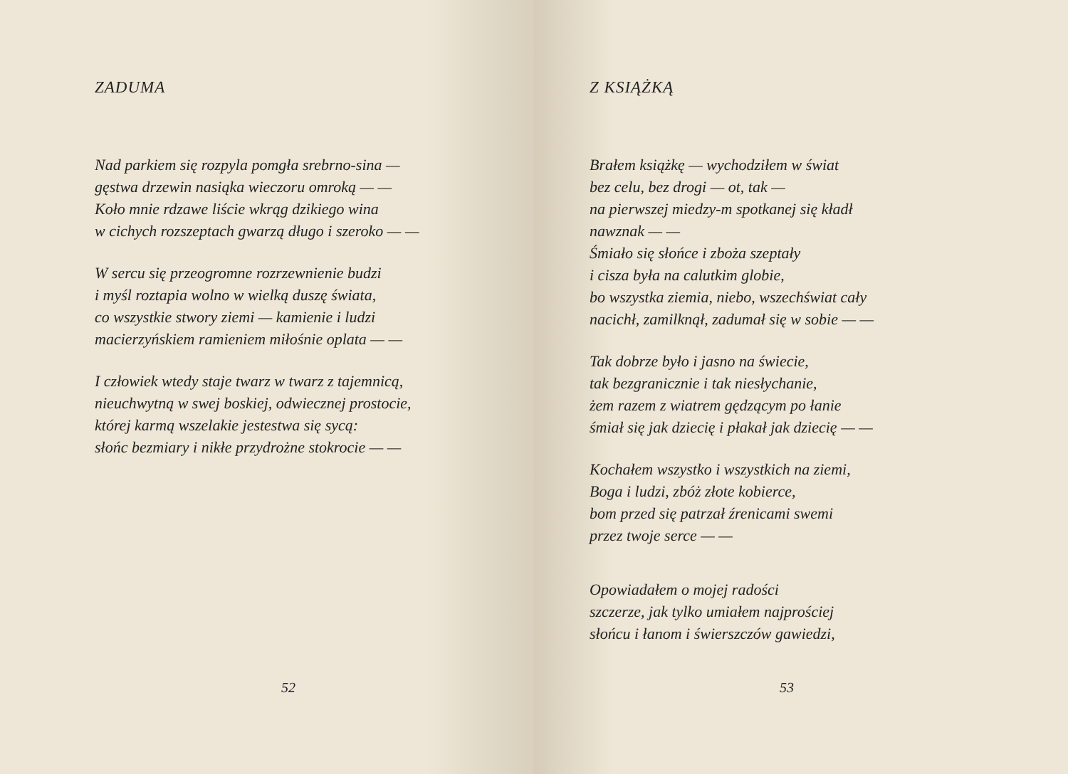ZADUMA
Nad parkiem się rozpyla pomgła srebrno-sina —
gęstwa drzewin nasiąka wieczoru omroką — —
Koło mnie rdzawe liście wkrąg dzikiego wina
w cichych rozszeptach gwarzą długo i szeroko — —
W sercu się przeogromne rozrzewnienie budzi
i myśl roztapia wolno w wielką duszę świata,
co wszystkie stwory ziemi — kamienie i ludzi
macierzyńskiem ramieniem miłośnie oplata — —
I człowiek wtedy staje twarz w twarz z tajemnicą,
nieuchwytną w swej boskiej, odwiecznej prostocie,
której karmą wszelakie jestestwa się sycą:
słońc bezmiary i nikłe przydrożne stokrocie — —
52
Z KSIĄŻKĄ
Brałem książkę — wychodziłem w świat
bez celu, bez drogi — ot, tak —
na pierwszej miedzy-m spotkanej się kładł
nawznak — —
Śmiało się słońce i zboża szeptały
i cisza była na calutkim globie,
bo wszystka ziemia, niebo, wszechświat cały
nacichł, zamilknął, zadumał się w sobie — —
Tak dobrze było i jasno na świecie,
tak bezgranicznie i tak niesłychanie,
żem razem z wiatrem gędzącym po łanie
śmiał się jak dziecię i płakał jak dziecię — —
Kochałem wszystko i wszystkich na ziemi,
Boga i ludzi, zbóż złote kobierce,
bom przed się patrzał źrenicami swemi
przez twoje serce — —
Opowiadałem o mojej radości
szczerze, jak tylko umiałem najprościej
słońcu i łanom i świerszczów gawiedzi,
53